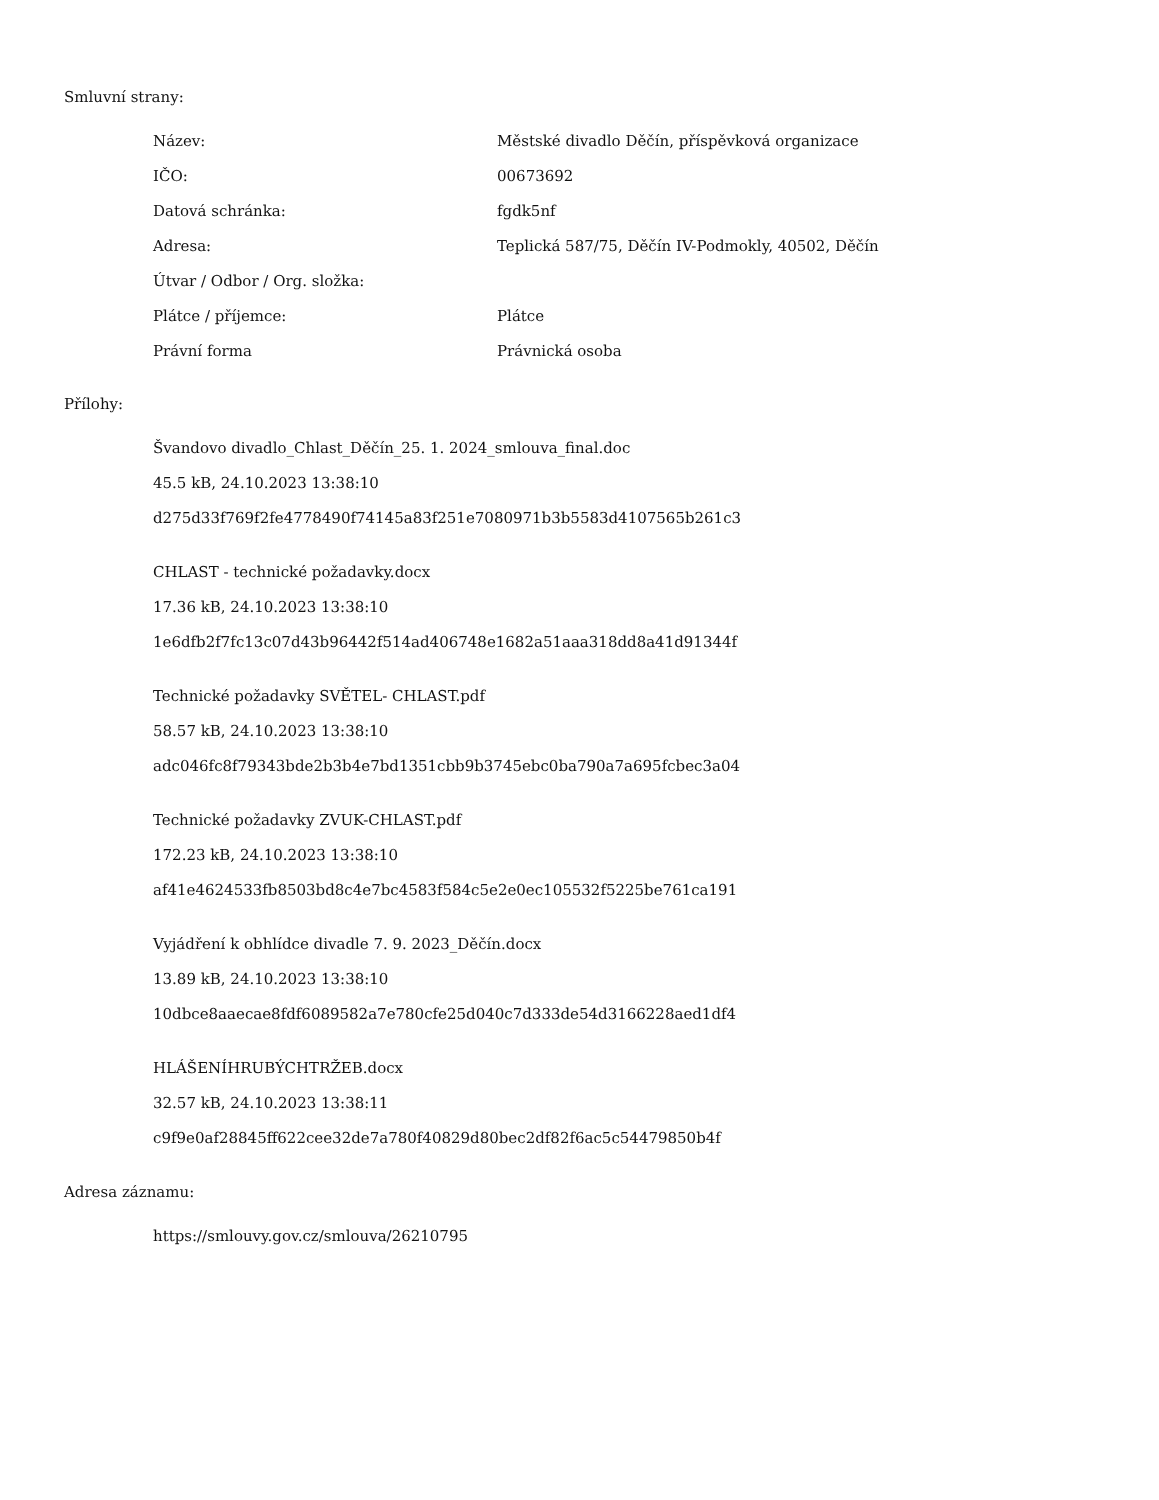Smluvní strany:
| Název: | Městské divadlo Děčín, příspěvková organizace |
| IČO: | 00673692 |
| Datová schránka: | fgdk5nf |
| Adresa: | Teplická 587/75, Děčín IV-Podmokly, 40502, Děčín |
| Útvar / Odbor / Org. složka: | |
| Plátce / příjemce: | Plátce |
| Právní forma | Právnická osoba |
Přílohy:
Švandovo divadlo_Chlast_Děčín_25. 1. 2024_smlouva_final.doc
45.5 kB, 24.10.2023 13:38:10
d275d33f769f2fe4778490f74145a83f251e7080971b3b5583d4107565b261c3
CHLAST - technické požadavky.docx
17.36 kB, 24.10.2023 13:38:10
1e6dfb2f7fc13c07d43b96442f514ad406748e1682a51aaa318dd8a41d91344f
Technické požadavky SVĚTEL- CHLAST.pdf
58.57 kB, 24.10.2023 13:38:10
adc046fc8f79343bde2b3b4e7bd1351cbb9b3745ebc0ba790a7a695fcbec3a04
Technické požadavky ZVUK-CHLAST.pdf
172.23 kB, 24.10.2023 13:38:10
af41e4624533fb8503bd8c4e7bc4583f584c5e2e0ec105532f5225be761ca191
Vyjádření k obhlídce divadle 7. 9. 2023_Děčín.docx
13.89 kB, 24.10.2023 13:38:10
10dbce8aaecae8fdf6089582a7e780cfe25d040c7d333de54d3166228aed1df4
HLÁŠENÍHRUBÝCHTRŽEB.docx
32.57 kB, 24.10.2023 13:38:11
c9f9e0af28845ff622cee32de7a780f40829d80bec2df82f6ac5c54479850b4f
Adresa záznamu:
https://smlouvy.gov.cz/smlouva/26210795